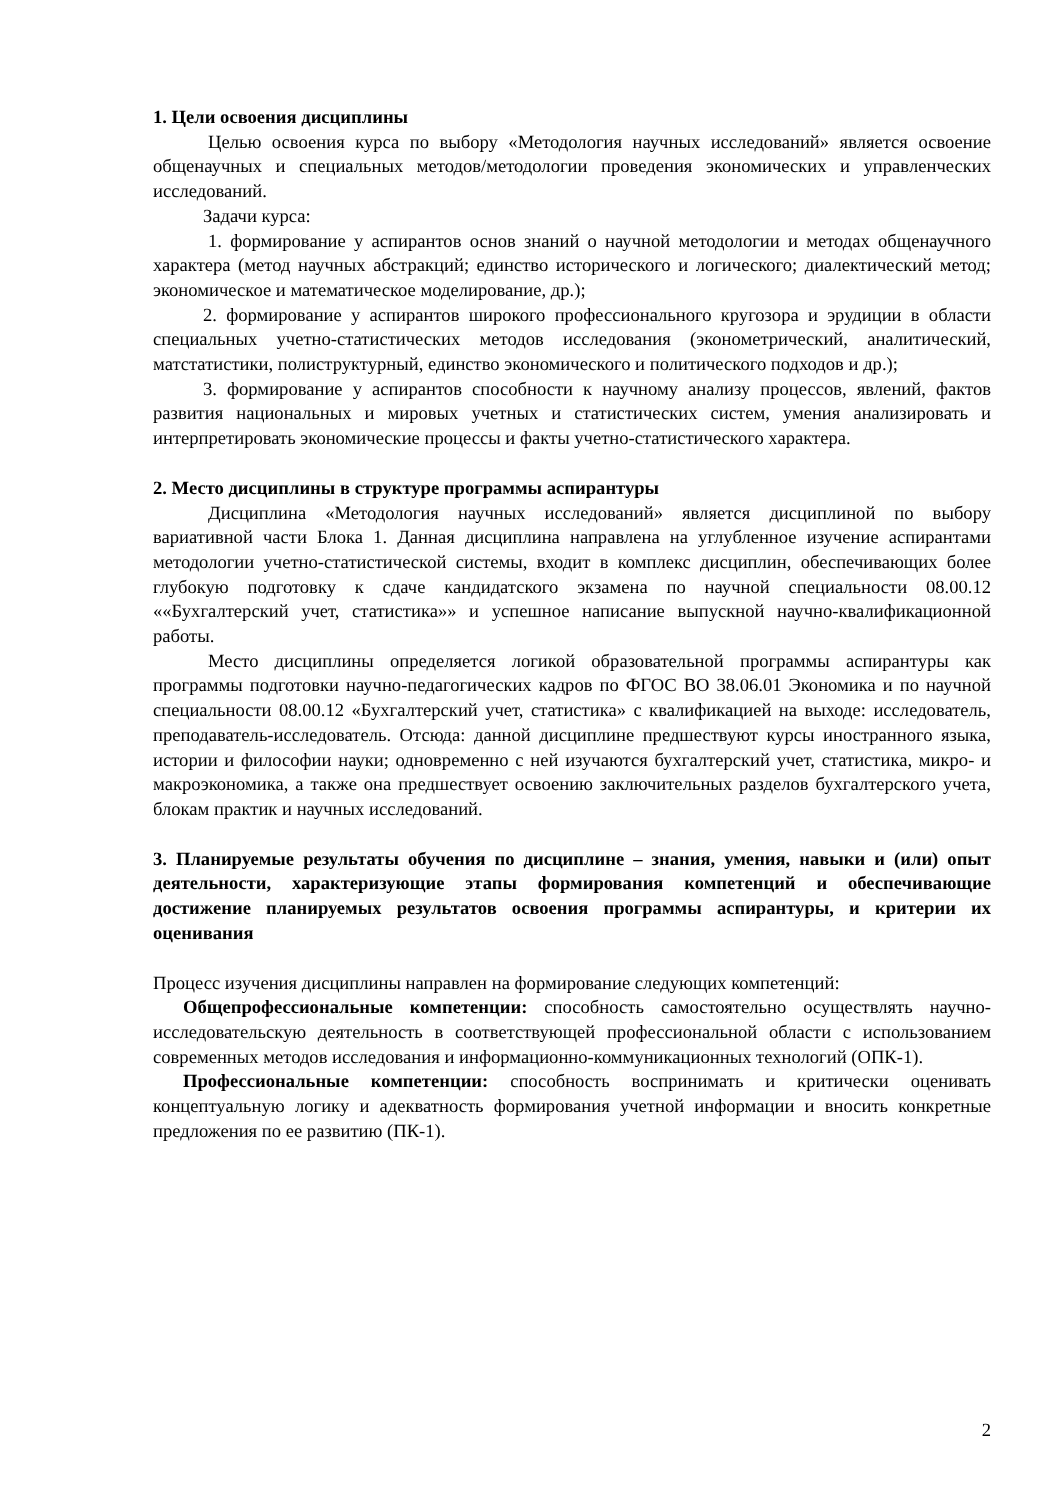1. Цели освоения дисциплины
Целью освоения курса по выбору «Методология научных исследований» является освоение общенаучных и специальных методов/методологии проведения экономических и управленческих исследований.
Задачи курса:
1. формирование у аспирантов основ знаний о научной методологии и методах общенаучного характера (метод научных абстракций; единство исторического и логического; диалектический метод; экономическое и математическое моделирование, др.);
2. формирование у аспирантов широкого профессионального кругозора и эрудиции в области специальных учетно-статистических методов исследования (эконометрический, аналитический, матстатистики, полиструктурный, единство экономического и политического подходов и др.);
3. формирование у аспирантов способности к научному анализу процессов, явлений, фактов развития национальных и мировых учетных и статистических систем, умения анализировать и интерпретировать экономические процессы и факты учетно-статистического характера.
2. Место дисциплины в структуре программы аспирантуры
Дисциплина «Методология научных исследований» является дисциплиной по выбору вариативной части Блока 1. Данная дисциплина направлена на углубленное изучение аспирантами методологии учетно-статистической системы, входит в комплекс дисциплин, обеспечивающих более глубокую подготовку к сдаче кандидатского экзамена по научной специальности 08.00.12 ««Бухгалтерский учет, статистика»» и успешное написание выпускной научно-квалификационной работы.
Место дисциплины определяется логикой образовательной программы аспирантуры как программы подготовки научно-педагогических кадров по ФГОС ВО 38.06.01 Экономика и по научной специальности 08.00.12 «Бухгалтерский учет, статистика» с квалификацией на выходе: исследователь, преподаватель-исследователь. Отсюда: данной дисциплине предшествуют курсы иностранного языка, истории и философии науки; одновременно с ней изучаются бухгалтерский учет, статистика, микро- и макроэкономика, а также она предшествует освоению заключительных разделов бухгалтерского учета, блокам практик и научных исследований.
3. Планируемые результаты обучения по дисциплине – знания, умения, навыки и (или) опыт деятельности, характеризующие этапы формирования компетенций и обеспечивающие достижение планируемых результатов освоения программы аспирантуры, и критерии их оценивания
Процесс изучения дисциплины направлен на формирование следующих компетенций:
Общепрофессиональные компетенции: способность самостоятельно осуществлять научно-исследовательскую деятельность в соответствующей профессиональной области с использованием современных методов исследования и информационно-коммуникационных технологий (ОПК-1).
Профессиональные компетенции: способность воспринимать и критически оценивать концептуальную логику и адекватность формирования учетной информации и вносить конкретные предложения по ее развитию (ПК-1).
2